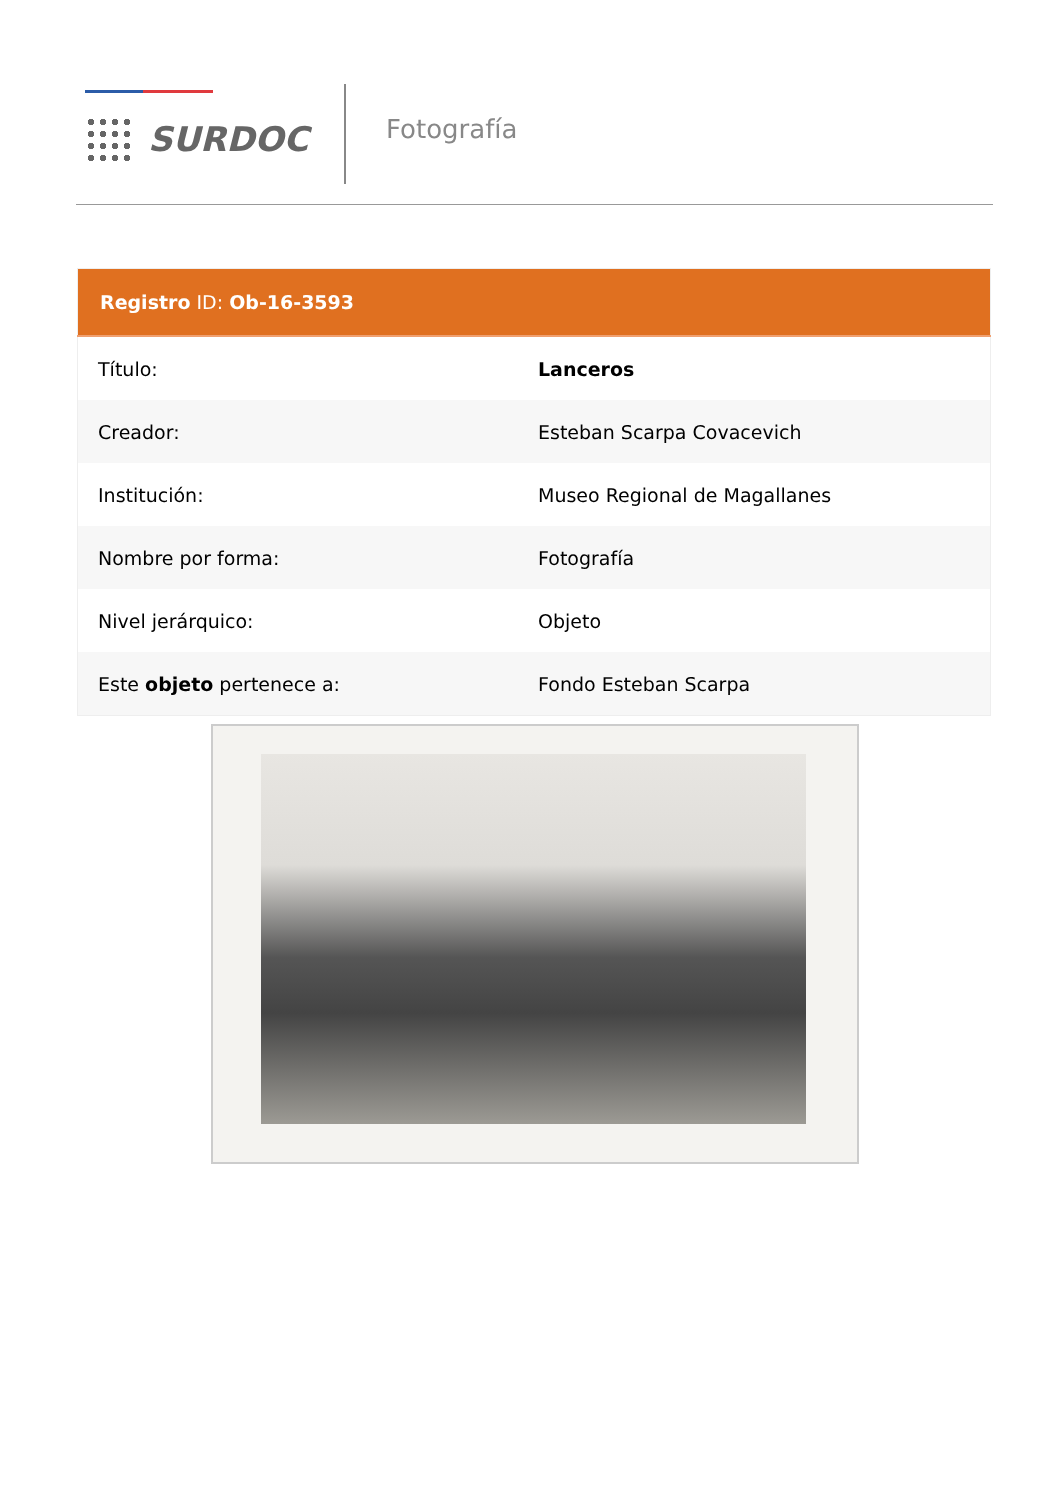SURDOC
Fotografía
| Registro ID: Ob-16-3593 | |
| --- | --- |
| Título: | Lanceros |
| Creador: | Esteban Scarpa Covacevich |
| Institución: | Museo Regional de Magallanes |
| Nombre por forma: | Fotografía |
| Nivel jerárquico: | Objeto |
| Este objeto pertenece a: | Fondo Esteban Scarpa |